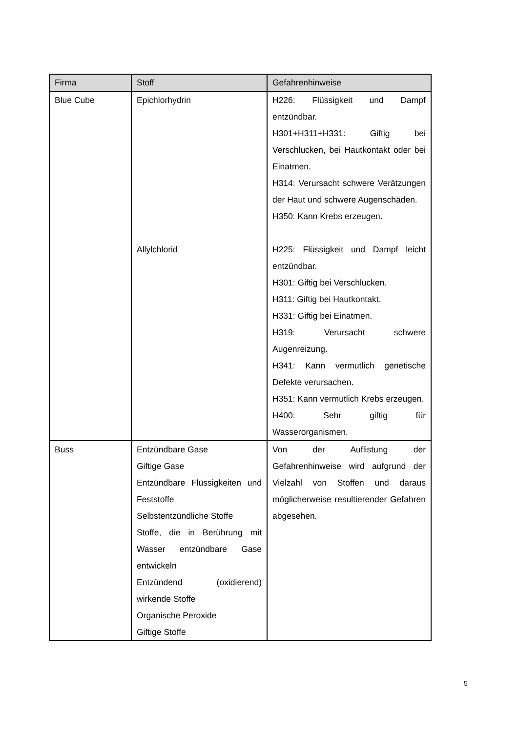| Firma | Stoff | Gefahrenhinweise |
| --- | --- | --- |
| Blue Cube | Epichlorhydrin | H226: Flüssigkeit und Dampf entzündbar. H301+H311+H331: Giftig bei Verschlucken, bei Hautkontakt oder bei Einatmen. H314: Verursacht schwere Verätzungen der Haut und schwere Augenschäden. H350: Kann Krebs erzeugen. |
| | Allylchlorid | H225: Flüssigkeit und Dampf leicht entzündbar. H301: Giftig bei Verschlucken. H311: Giftig bei Hautkontakt. H331: Giftig bei Einatmen. H319: Verursacht schwere Augenreizung. H341: Kann vermutlich genetische Defekte verursachen. H351: Kann vermutlich Krebs erzeugen. H400: Sehr giftig für Wasserorganismen. |
| Buss | Entzündbare Gase Giftige Gase Entzündbare Flüssigkeiten und Feststoffe Selbstentzündliche Stoffe Stoffe, die in Berührung mit Wasser entzündbare Gase entwickeln Entzündend (oxidierend) wirkende Stoffe Organische Peroxide Giftige Stoffe | Von der Auflistung der Gefahrenhinweise wird aufgrund der Vielzahl von Stoffen und daraus möglicherweise resultierender Gefahren abgesehen. |
5